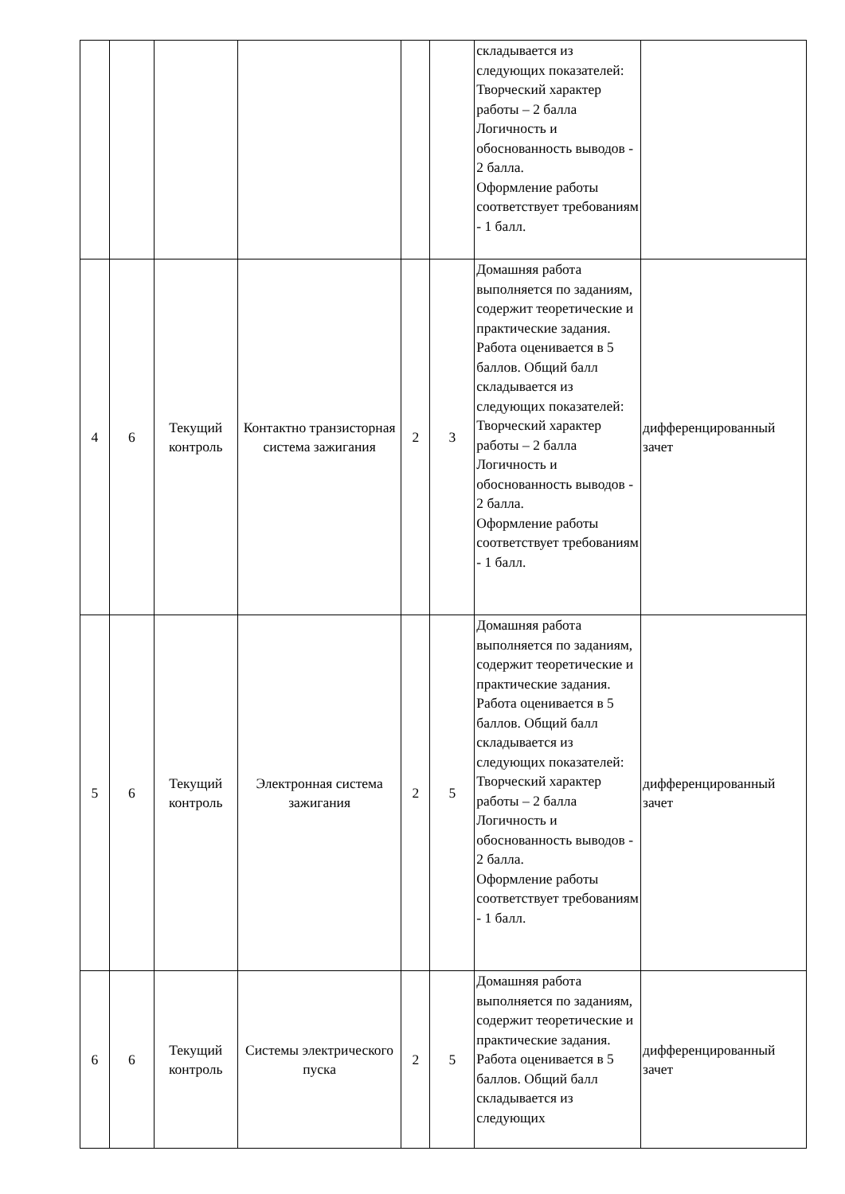| | | | | | | складывается из следующих показателей: Творческий характер работы – 2 балла Логичность и обоснованность выводов - 2 балла. Оформление работы соответствует требованиям - 1 балл. | |
| 4 | 6 | Текущий контроль | Контактно транзисторная система зажигания | 2 | 3 | Домашняя работа выполняется по заданиям, содержит теоретические и практические задания. Работа оценивается в 5 баллов. Общий балл складывается из следующих показателей: Творческий характер работы – 2 балла Логичность и обоснованность выводов - 2 балла. Оформление работы соответствует требованиям - 1 балл. | дифференцированный зачет |
| 5 | 6 | Текущий контроль | Электронная система зажигания | 2 | 5 | Домашняя работа выполняется по заданиям, содержит теоретические и практические задания. Работа оценивается в 5 баллов. Общий балл складывается из следующих показателей: Творческий характер работы – 2 балла Логичность и обоснованность выводов - 2 балла. Оформление работы соответствует требованиям - 1 балл. | дифференцированный зачет |
| 6 | 6 | Текущий контроль | Системы электрического пуска | 2 | 5 | Домашняя работа выполняется по заданиям, содержит теоретические и практические задания. Работа оценивается в 5 баллов. Общий балл складывается из следующих | дифференцированный зачет |